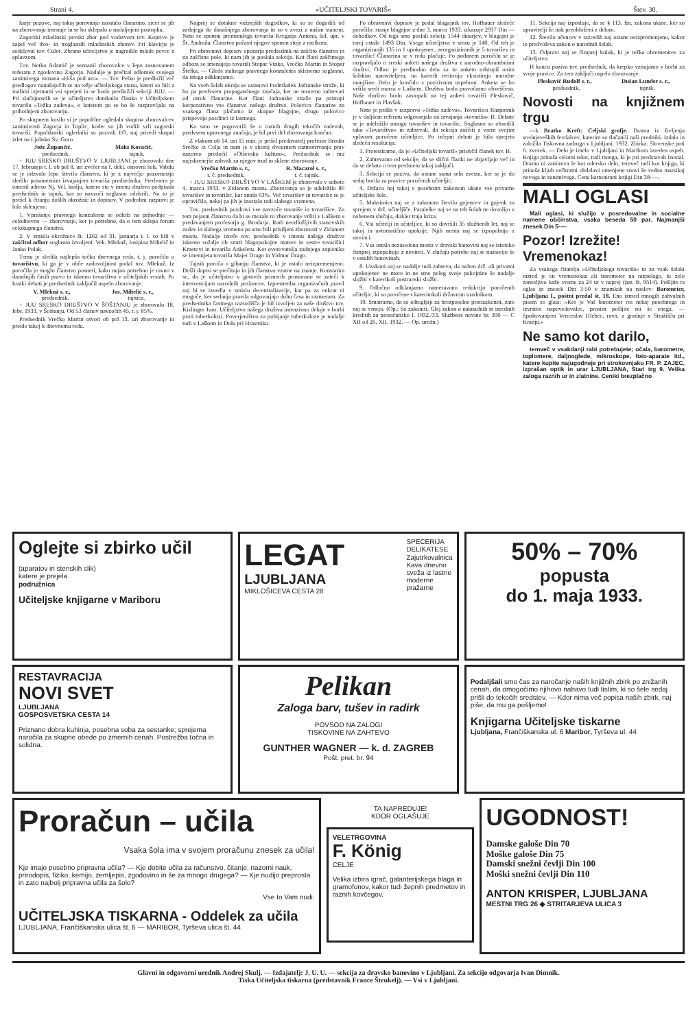Strani 4. »UČITELJSKI TOVARIŠ« Štev. 30.
karje pozove, naj takoj poravnajo zaostalo članarino, sicer se jih na zborovanju imenuje in se bo sklepalo o nadaljnjem postopku.
Zagorski mladinski pevski zbor pod vodstvom tov. Koprive je zapel več dvo- in troglasnih mladinskih zborov. Pri klavirju je sodeloval tov. Culot. Zbrano učiteljstvo je nagradilo mlade pevce z aplavzom.
Tov. Netko Adamič je seznanil zborovalce v lepo zasnovanem referatu z zgodovino Zagorja. Nadalje je prečital odlomek svojega zanimivega romana »Hiša pod uro«. — Tov. Pelko je predložil več predlogov nanašajočih se na težje učiteljskega stanu, kateri so bili z malimi izjemami vsi sprejeti in se bodo predložili sekciji JUU. — Pri slučajnostih se je učiteljstvo dotaknilo članka v Učiteljskem tovarišu »Težka zadeva«, o katerem pa se bo še razpravljalo na prihodnjem zborovanju.
Po skupnem kosilu si je popoldne ogledala skupina zborovalcev zanimivosti Zagorja in Toplic, koder so jih vodili vrli zagorski tovariši. Popoldanski ogledniki so pozvali EO, naj priredi skupni izlet na Ljubsko Sv. Goro.
Jože Župančič, Maks Kovačič,
predsednik. tajnik.
+ JUU SRESKO DRUŠTVO V LJUBLJANI je zborovalo dne 17. februarja t. l. ob pol 8. uri zvečer na I. dekl. osnovni šoli. Vabilu se je odzvalo lepo število članstva, ki je z največjo pozornostjo sledilo posameznim izvajanjem tovariša predsednika. Predvsem je omenil adreso Nj. Vel. kralju, katero sta v imenu društva podpisala predsednik in tajnik, kar so navzoči soglasno odobrili. Na to je prešel k čitanju došlih okrožnic in dopisov. V podrobni razpravi je bilo sklenjeno:
1. Vprašanje pravnega konzulenta se odloži na prihodnje — celodnevno — zborovanje, ker je potrebno, da o tem sklepa forum celokupnega članstva.
2. V zmislu okrožnice št. 1262 od 31. januarja t. l. so bili v zaščitni odbor soglasno izvoljeni: Vek. Mlekuž, Josipina Mihelič in Janko Polak.
Temu je sledila najlepša točka dnevnega reda, t. j. poročilo o tovarištvu, ki ga je v obče zadovoljnost podal tov. Mlekuž. Iz poročila je moglo članstvo posneti, kako nujno potrebno je ravno v današnjih časih pravo in iskreno tovarištvo v učiteljskih vrstah. Po kratki debati je predsednik zaključil uspelo zborovanje.
V. Mlekuž s. r., Jos. Mihelič s. r.,
predsednik. tajnica.
+ JUU SRESKO DRUŠTVO V ŠOŠTANJU je zborovalo 18. febr. 1933. v Šoštanju. Od 53 članov navzočih 45, t. j. 85%.
Predsednik Vrečko Martin otvori ob pol 13. uri zborovanje in preide takoj k dnevnemu redu.
Najprej se dotakne važnejših dogodkov, ki so se dogodili od zadnjega do današnjega zborovanja in so v zvezi z našim stanom. Nato se spomni preminulega tovariša Kregarja Antona, šol. upr. v Št. Andražu. Članstvo počasti njegov spomin stoje z molkom.
Pri obravnavi dopisov opozarja predsednik na zaščito članstva in na zaščitne pole, ki nam jih je poslala sekcija. Kot člani zaščitnega odbora se imenujejo tovariši Stopar Vinko, Vrečko Martin in Stopar Štefka. — Glede stalnega pravnega konzulenta sklenemo soglasno, da istega odklanjamo.
Na vseh šolah okraja se ustanovi Podmladek Jadranske straže, ki bo pa predvsem propagandnega značaja, ker ne moremo zahtevati od otrok članarine. Kot člani Jadranske straže pa pristopi korporativno vse članstvo našega društva. Polovica članarine za vsakega člana plačamo iz skupne blagajne, drugo polovico prispevajo posdinci iz lastnega.
Ko smo se pogovorili še o raznih drugih tekočih zadevah, predvsem upravnega značaja, je bil prvi del zborovanja končan.
Z vlakom ob 14. uri 15 min. je prišel predavatelj profesor Brodar Srečko iz Celja in nam je v skoraj dveurnem razmotrivanju prav nazorno predočil »Olševsko kulturo«. Predsednik se mu najiskrenejše zahvali za njegov trud in sklene zborovanje.
Vrečko Martin s. r., R. Macarol s. r.,
t. č. predsednik. t. č. tajnik.
+ JUU SRESKO DRUŠTVO V LAŠKEM je zborovalo v soboto 4. marca 1933. v Zidanem mostu. Zborovanja se je udeležilo 86 tovarišev in tovarišic, kar znaša 63%. Več tovarišev in tovarišic se je opravičilo, nekaj pa jih je izostalo radi slabega vremena.
Tov. predsednik pozdravi vse navzoče tovariše in tovarišice. Za tem pojasni članstvu da bi se moralo to zborovanje vršiti v Laškem s predavanjem profesorja g. Brodarja. Radi neodložljivih stanovskih zadev in slabega vremena pa smo bili prisiljeni zborovati v Zidanem mostu. Nadalje izreče tov. predsednik v imenu našega društva iskreno sožalje ob smrti blagopokojne matere in sestre tovarišici Kmetovi in tovarišu Ankeletu. Kot overovatelja zadnjega zapisnika se imenujeta tovariša Majer Drago in Vidmar Drago.
Tajnik poroča o gibanju članstva, ki je ostalo neizpremenjeno. Došli dopisi se prečitajo in jih članstvo vzame na znanje. Konstatira se, da je učiteljstvo v gotovih primerih primorano se zateči k intervencijam narodnih poslancev. Izpremenba organizačnih pravil naj bi se izvedla v smislu decentralizacije, kar pa za enkrat ni mogoče, ker sedanja pravila odgovarjajo duhu časa in razmeram. Za predsednika častnega razsodišča je bil izvoljen za naše društvo tov. Kislinger Juro. Učiteljstvo našega društva intenzivno deluje v borbi proti tuberkulozi. Poverjeništvo za pobijanje tuberkuloze je nadalje tudi v Laškem in Dolu pri Hrastniku.
Po obravnavi dopisov je podal blagajnik tov. Hofbauer sledeče poročilo: stanje blagajne z dne 3. marca 1933. izkazuje 2937 Din — dohodkov. Od tega smo poslali sekciji 1544 dinarjev, v blagajni je torej ostalo 1493 Din. Vsega učiteljstva v srezu je 140. Od teh je organiziranih 135 in 1 upokojenec, neorganiziranih je 5 tovarišev in tovarišic! Članarina se v redu plačuje. Po podanem poročilu se je razpravljalo o sreski anketi našega društva z narodno-obrambnimi društvi. Odbor je predhodno delo za to anketo odstopil onim šolskim upraviteljem, na katerih teritoriju eksistirajo narodne manjšine. Delo je končalo s pozitivnim uspehom. Anketa se bo vršila sredi marca v Laškem. Društva bodo pravočasno obveščena. Naše društvo bodo zastopali na tej anketi tovariši Pleskovič, Hofbauer in Plavšak.
Nato je prišla v razpravo »Težka zadeva«. Tovarišica Razpotnik je v daljšem referatu odgovarjala na izvajanja »tovariša« B. Debate se je udeležilo mnogo tovarišev in tovarišic. Soglasno so obsodili tako »Tovarištvo« in zahtevali, da sekcija zaščiti z vsem svojim vplivom poročene učiteljice. Po izčrpni debati je bila sprejeta sledeča resolucija:
1. Protestiramo, da je »Učiteljski tovariš« priobčil članek tov. B.
2. Zahtevamo od sekcije, da se slični članki ne objavljajo več in da se debata o tem predmetu takoj zaključi.
3. Sekcija se poziva, da ostane sama sebi zvesta, ker se je do sedaj borila za pravice poročenih učiteljic.
4. Država naj takoj s posebnim zakonom ukine vse privatne učiteljske šole.
5. Maksimira naj se z zakonom število gojencev in gojenk za sprejem v drž. učiteljšče. Paralelke naj se na teh šolah ne dovolijo v nobenem slučaju, dokler traja kriza.
6. Vsi učitelji in učiteljice, ki so dovršili 35 službenih let, naj se takoj in avtomatično upokoje. Njih mesta naj se izpopolnijo z novinci.
7. Vsa ostala nezasedena mesta v dravski banovini naj se istotako čimprej izpopolnijo z novinci. V slučaju potrebe naj se nastavijo še v ostalih banovinah.
8. Uzakoni naj se nadalje tudi zahteva, da noben drž. ali privatni upokojenec ne more in ne sme poleg svoje pokojnine še nadalje služiti v katerikoli postranski službi.
9. Odločno odklanjamo nameravano redukcijo poročenih učiteljic, ki so poročene s katerimkoli državnim uradnikom.
10. Smatramo, da so odtegljaji za brezposelne protizakoniti, zato naj se vrnejo. (Op.: So zakoniti. Glej zakon o naknadnih in izrednih kreditih za proračunsko l. 1932./33. Službene novine br. 300 — C XII od 26. XII. 1932. — Op. uredn.)
11. Sekcija naj izposluje, da se § 113. fin. zakona ukine, ker so upravitelji že itak preobloženi z delom.
12. Število učencev v razredih naj ostane neizpremenjeno, kakor to predvideva zakon o narodnih šolah.
13. Odpravi naj se čimprej kuluk, ki je težka obremenitev za učiteljstvo.
H koncu poziva tov. predsednik, da krepko vztrajamo v borbi za svoje pravice. Za tem zaključi uspelo zborovanje.
Pleskovič Rudolf s. r., Dušan Lunder s. r.,
predsednik. tajnik.
Novosti na knjižnem trgu
—k Bratko Kreft: Celjski grofje. Drama iz življenja srednjeveških fevdalcev, katerim so tlačanili naši predniki. Izdala in založila Tiskovna zadruga v Ljubljani. 1932. Zbirka: Slovenske poti 6. zvezek. — Delo je imelo v Ljubljani in Mariboru izreden uspeh. Knjiga prinaša celotni tekst, tudi tistega, ki je pri predstavah izostal. Drama ni zanimiva le kot odersko delo, temveč tudi kot knjiga, ki prinaša kljub večkratni obdelavi omenjene snovi še vedno marsikaj novega in zanimivega. Cena kartonirani knjigi Din 38·—.
MALI OGLASI
Mali oglasi, ki služijo v posredovalne in socialne namene občinstva, vsaka beseda 50 par. Najmanjši znesek Din 5·—
Pozor! Izrežite!
Vremenokaz!
Za vsakega čitatelja »Učiteljskega tovariša« in za vsak šolski razred je en vremenokaz ali barometer na razpolago, ki zelo zanesljivo kaže vreme za 24 ur v naprej (pat. št. 9514). Pošljite ta oglas in znesek Din 3·50 v znamkah na naslov: Barometer, Ljubljana I., poštni predal št. 18. Eno izmed mnogih zahvalnih pisem se glasi: »Ker je Vaš barometer res nekaj posebnega in izvrsten napovedovalec, prosim pošljite mi še enega. — Spoštovanjem Venceslav Hlebce, ravn. z gradnje v Stražišču pri Kranju.«
Ne samo kot darilo,
temveč v vsakdanji rabi potrebujete; očala, barometre, toplomere, daljnoglede, mikroskope, foto-aparate itd., katere kupite najugodneje pri strokovnjaku FR. P. ZAJEC, izprašan optik in urar LJUBLJANA, Stari trg 9. Velika zaloga raznih ur in zlatnine. Ceniki brezplačno
Oglejte si zbirko učil
(aparatov in stenskih slik)
katere je prejela
podružnica
Učiteljske knjigarne v Mariboru
LEGAT
LJUBLJANA
MIKLOŠICEVA CESTA 28
SPECERIJA
DELIKATESE
Zajutrkovalnica
Kava dnevno
sveža iz lastne
moderne
pražarne
50% – 70%
popusta
do 1. maja 1933.
RESTAVRACIJA
NOVI SVET
LJUBLJANA
GOSPOSVETSKA CESTA 14
Priznano dobra kuhinja, posebna soba za sestanke; sprejema naročila za skupne obede po zmernih cenah. Postrežba točna in solidna.
Pelikan
Zaloga barv, tušev in radirk
POVSOD NA ZALOGI
TISKOVINE NA ZAHTEVO
GUNTHER WAGNER — k. d. ZAGREB
Pošt. pret. br. 94
Podaljšali smo čas za naročanje naših knjižnih zbirk po znižanih cenah, da omogočimo njihovo nabavo tudi tistim, ki so šele sedaj prišli do tekočih sredstev. — Kdor nima več popisa naših zbirk, naj piše, da mu ga pošljemo!
Knjigarna Učiteljske tiskarne
Ljubljana, Frančiškanska ul. 6 Maribor, Tyrševa ul. 44
Proračun – učila
Vsaka šola ima v svojem proračunu znesek za učila!
Kje imajo posebno pripravna učila? — Kje dobite učila za računstvo, čitanje, nazorni nauk, prirodopis, fiziko, kemijo, zemljepis, zgodovino in še za mnogo drugega? — Kje nudijo preprosta in zato najbolj pripravna učila za šolo?
Vse to Vam nudi:
UČITELJSKA TISKARNA - Oddelek za učila
LJUBLJANA, Frančiškanska ulica št. 6 — MARIBOR, Tyrševa ulica št. 44
TA NAPREDUJE!
KDOR OGLAŠUJE
VELETRGOVINA
F. König
CELJE
Velika izbira igrač, galanterijskega blaga in gramofonov, kakor tudi žepnih predmetov in raznih kovčegov.
UGODNOST!
Damske galoše Din 70
Moške galoše Din 75
Damski snežni čevlji Din 100
Moški snežni čevlji Din 110
ANTON KRISPER, LJUBLJANA
MESTNI TRG 26 ◆ STRITARJEVA ULICA 3
Glavni in odgovorni urednik Andrej Skulj. — Izdajatelj: J. U. U. — sekcija za dravsko banovino v Ljubljani. Za sekcijo odgovarja Ivan Dimnik.
Tiska Učiteljska tiskarna (predstavnik France Štrukelj). — Vsi v Ljubljani.